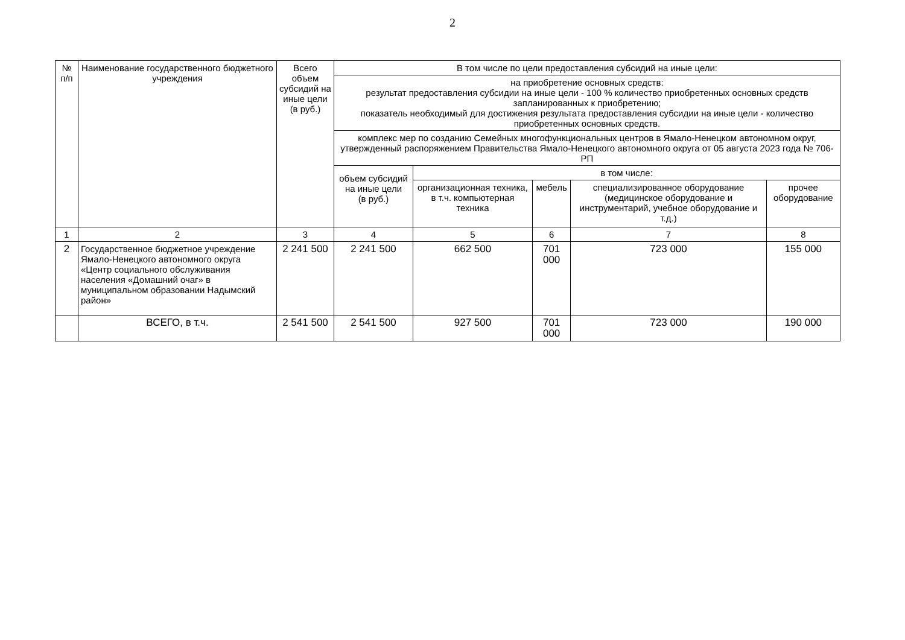2
| № п/п | Наименование государственного бюджетного учреждения | Всего объем субсидий на иные цели (в руб.) | В том числе по цели предоставления субсидий на иные цели: | | | | |
| --- | --- | --- | --- | --- | --- | --- | --- |
| | | | на приобретение основных средств: результат предоставления субсидии на иные цели - 100 % количество приобретенных основных средств запланированных к приобретению; показатель необходимый для достижения результата предоставления субсидии на иные цели - количество приобретенных основных средств. | | | | |
| | | | комплекс мер по созданию Семейных многофункциональных центров в Ямало-Ненецком автономном округ, утвержденный распоряжением Правительства Ямало-Ненецкого автономного округа от 05 августа 2023 года № 706-РП | | | | |
| | | | объем субсидий на иные цели (в руб.) | в том числе: | | | |
| | | | | организационная техника, в т.ч. компьютерная техника | мебель | специализированное оборудование (медицинское оборудование и инструментарий, учебное оборудование и т.д.) | прочее оборудование |
| 1 | 2 | 3 | 4 | 5 | 6 | 7 | 8 |
| 2 | Государственное бюджетное учреждение Ямало-Ненецкого автономного округа «Центр социального обслуживания населения «Домашний очаг» в муниципальном образовании Надымский район» | 2 241 500 | 2 241 500 | 662 500 | 701 000 | 723 000 | 155 000 |
| | ВСЕГО, в т.ч. | 2 541 500 | 2 541 500 | 927 500 | 701 000 | 723 000 | 190 000 |